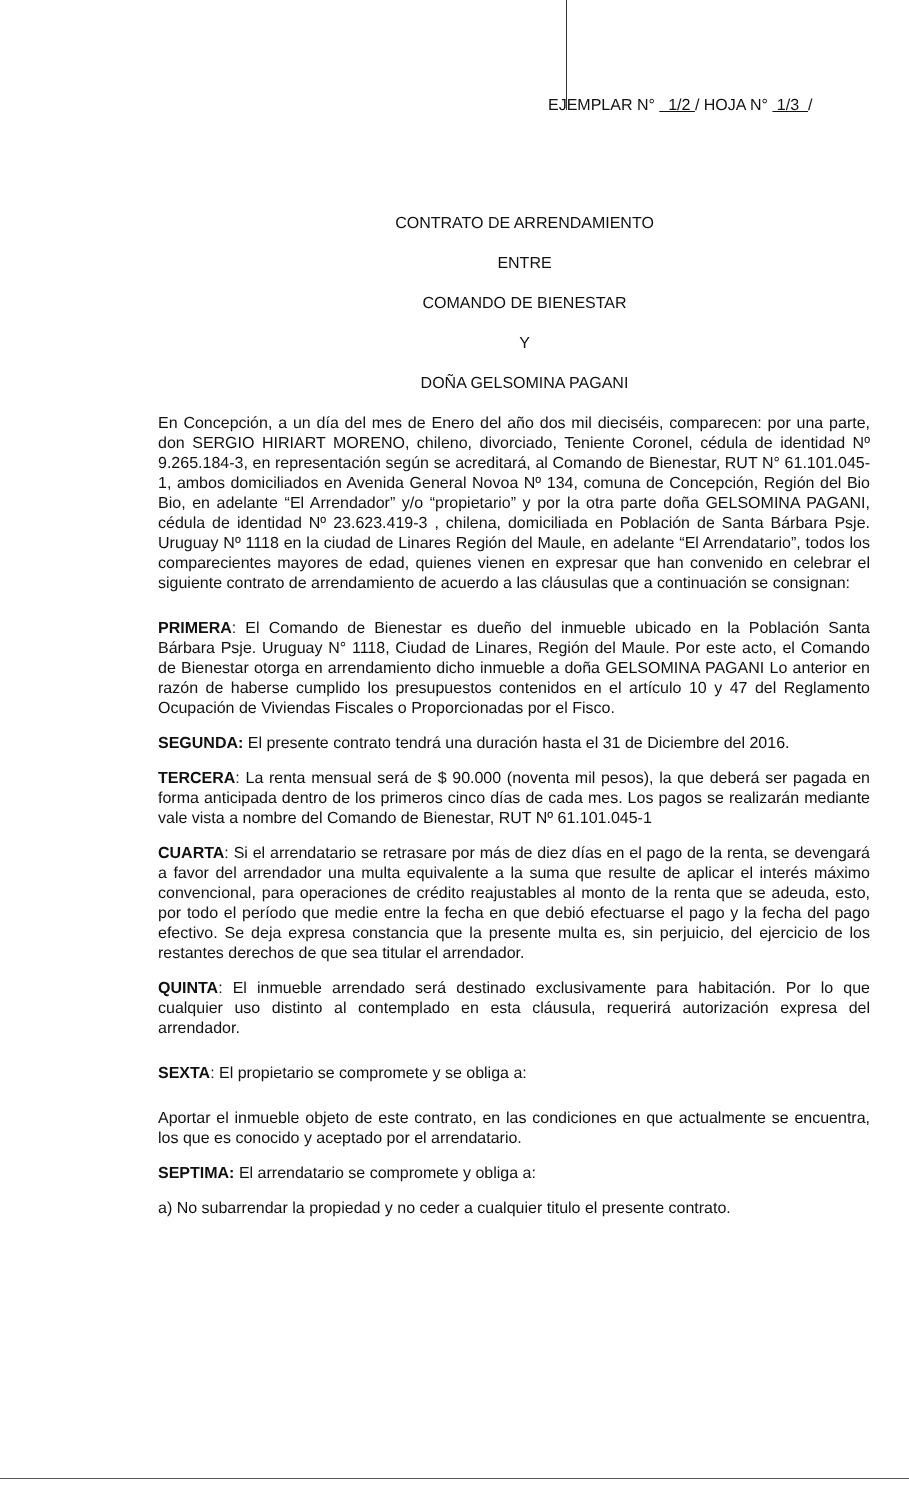EJEMPLAR N° 1/2 / HOJA N° 1/3 /
CONTRATO DE ARRENDAMIENTO
ENTRE
COMANDO DE BIENESTAR
Y
DOÑA GELSOMINA PAGANI
En Concepción, a un día del mes de Enero del año dos mil dieciséis, comparecen: por una parte, don SERGIO HIRIART MORENO, chileno, divorciado, Teniente Coronel, cédula de identidad Nº 9.265.184-3, en representación según se acreditará, al Comando de Bienestar, RUT N° 61.101.045-1, ambos domiciliados en Avenida General Novoa Nº 134, comuna de Concepción, Región del Bio Bio, en adelante “El Arrendador” y/o “propietario” y por la otra parte doña GELSOMINA PAGANI, cédula de identidad Nº 23.623.419-3 , chilena, domiciliada en Población de Santa Bárbara Psje. Uruguay Nº 1118 en la ciudad de Linares Región del Maule, en adelante “El Arrendatario”, todos los comparecientes mayores de edad, quienes vienen en expresar que han convenido en celebrar el siguiente contrato de arrendamiento de acuerdo a las cláusulas que a continuación se consignan:
PRIMERA: El Comando de Bienestar es dueño del inmueble ubicado en la Población Santa Bárbara Psje. Uruguay N° 1118, Ciudad de Linares, Región del Maule. Por este acto, el Comando de Bienestar otorga en arrendamiento dicho inmueble a doña GELSOMINA PAGANI Lo anterior en razón de haberse cumplido los presupuestos contenidos en el artículo 10 y 47 del Reglamento Ocupación de Viviendas Fiscales o Proporcionadas por el Fisco.
SEGUNDA: El presente contrato tendrá una duración hasta el 31 de Diciembre del 2016.
TERCERA: La renta mensual será de $ 90.000 (noventa mil pesos), la que deberá ser pagada en forma anticipada dentro de los primeros cinco días de cada mes. Los pagos se realizarán mediante vale vista a nombre del Comando de Bienestar, RUT Nº 61.101.045-1
CUARTA: Si el arrendatario se retrasare por más de diez días en el pago de la renta, se devengará a favor del arrendador una multa equivalente a la suma que resulte de aplicar el interés máximo convencional, para operaciones de crédito reajustables al monto de la renta que se adeuda, esto, por todo el período que medie entre la fecha en que debió efectuarse el pago y la fecha del pago efectivo. Se deja expresa constancia que la presente multa es, sin perjuicio, del ejercicio de los restantes derechos de que sea titular el arrendador.
QUINTA: El inmueble arrendado será destinado exclusivamente para habitación. Por lo que cualquier uso distinto al contemplado en esta cláusula, requerirá autorización expresa del arrendador.
SEXTA: El propietario se compromete y se obliga a:
Aportar el inmueble objeto de este contrato, en las condiciones en que actualmente se encuentra, los que es conocido y aceptado por el arrendatario.
SEPTIMA: El arrendatario se compromete y obliga a:
a) No subarrendar la propiedad y no ceder a cualquier titulo el presente contrato.